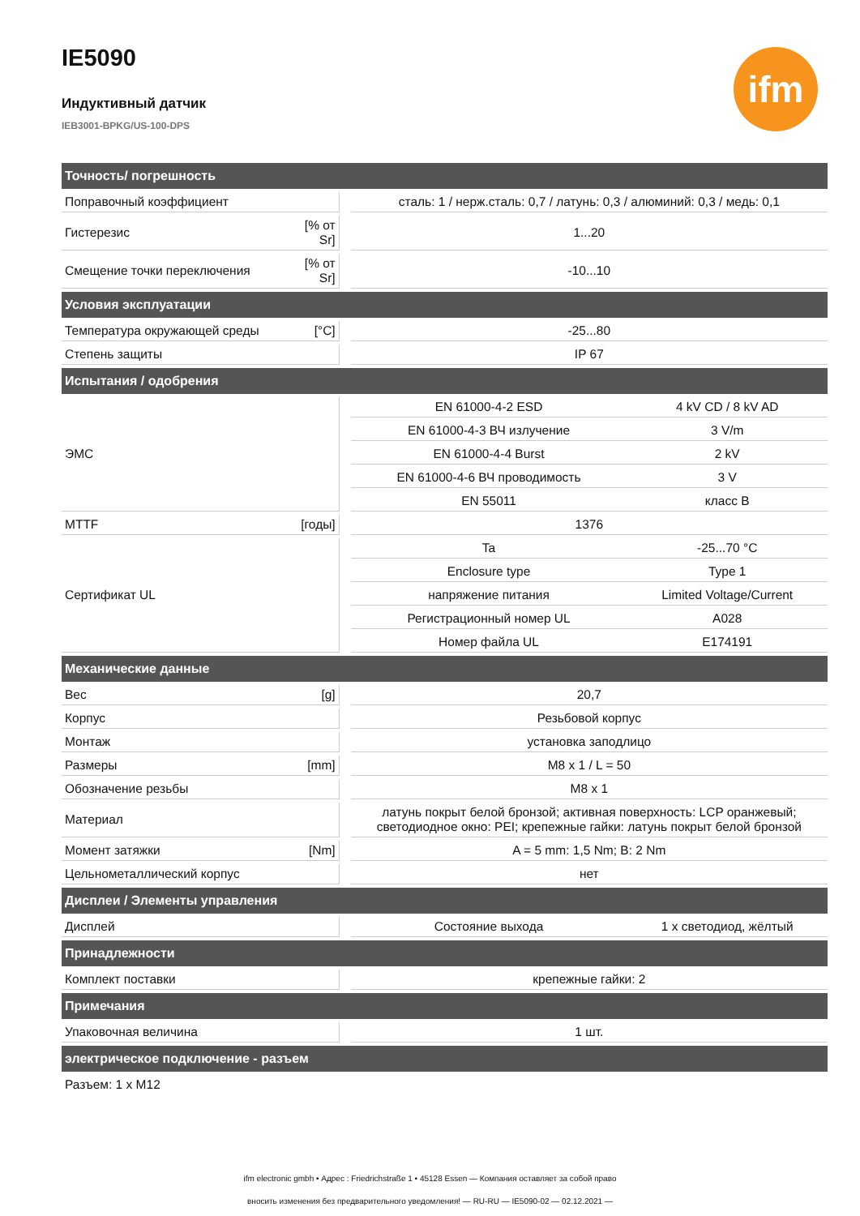ifm
IE5090
Индуктивный датчик
IEB3001-BPKG/US-100-DPS
| Точность/ погрешность | | | | |
| --- | --- | --- | --- | --- |
| Поправочный коэффициент | | | сталь: 1 / нерж.сталь: 0,7 / латунь: 0,3 / алюминий: 0,3 / медь: 0,1 | |
| Гистерезис | [% от Sr] | | 1...20 | |
| Смещение точки переключения | [% от Sr] | | -10...10 | |
| Условия эксплуатации | | | | |
| Температура окружающей среды | [°C] | | -25...80 | |
| Степень защиты | | | IP 67 | |
| Испытания / одобрения | | | | |
| ЭМС | | | EN 61000-4-2 ESD | 4 kV CD / 8 kV AD |
| | | | EN 61000-4-3 ВЧ излучение | 3 V/m |
| | | | EN 61000-4-4 Burst | 2 kV |
| | | | EN 61000-4-6 ВЧ проводимость | 3 V |
| | | | EN 55011 | класс B |
| MTTF | [годы] | | 1376 | |
| Сертификат UL | | | Ta | -25...70 °C |
| | | | Enclosure type | Type 1 |
| | | | напряжение питания | Limited Voltage/Current |
| | | | Регистрационный номер UL | A028 |
| | | | Номер файла UL | E174191 |
| Механические данные | | | | |
| Вес | [g] | | 20,7 | |
| Корпус | | | Резьбовой корпус | |
| Монтаж | | | установка заподлицо | |
| Размеры | [mm] | | M8 x 1 / L = 50 | |
| Обозначение резьбы | | | M8 x 1 | |
| Материал | | | латунь покрыт белой бронзой; активная поверхность: LCP оранжевый; светодиодное окно: PEI; крепежные гайки: латунь покрыт белой бронзой | |
| Момент затяжки | [Nm] | | A = 5 mm: 1,5 Nm; B: 2 Nm | |
| Цельнометаллический корпус | | | нет | |
| Дисплеи / Элементы управления | | | | |
| Дисплей | | | Состояние выхода | 1 x светодиод, жёлтый |
| Принадлежности | | | | |
| Комплект поставки | | | крепежные гайки: 2 | |
| Примечания | | | | |
| Упаковочная величина | | | 1 шт. | |
| электрическое подключение - разъем | | | | |
| Разъем: 1 x M12 | | | | |
ifm electronic gmbh • Адрес : Friedrichstraße 1 • 45128 Essen — Компания оставляет за собой право
вносить изменения без предварительного уведомления! — RU-RU — IE5090-02 — 02.12.2021 —